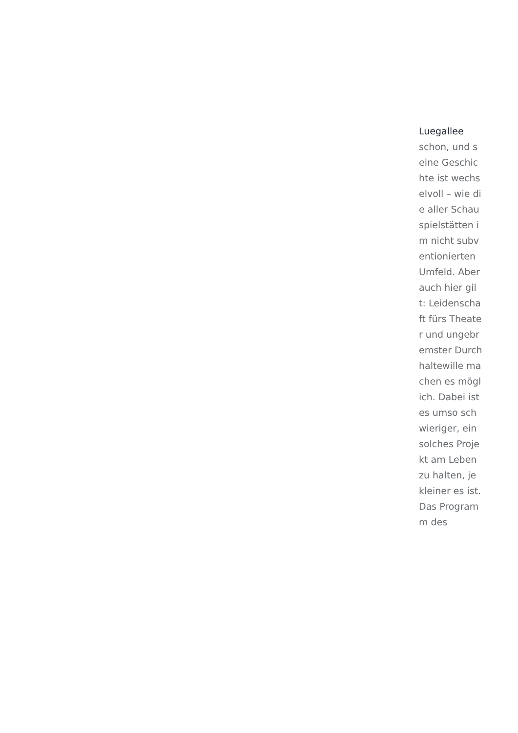Luegallee
schon, und seine Geschichte ist wechselvoll – wie die aller Schauspielstätten im nicht subventionierten Umfeld. Aber auch hier gilt: Leidenschaft fürs Theater und ungebremster Durchhaltewille machen es möglich. Dabei ist es umso schwieriger, ein solches Projekt am Leben zu halten, je kleiner es ist. Das Programm des